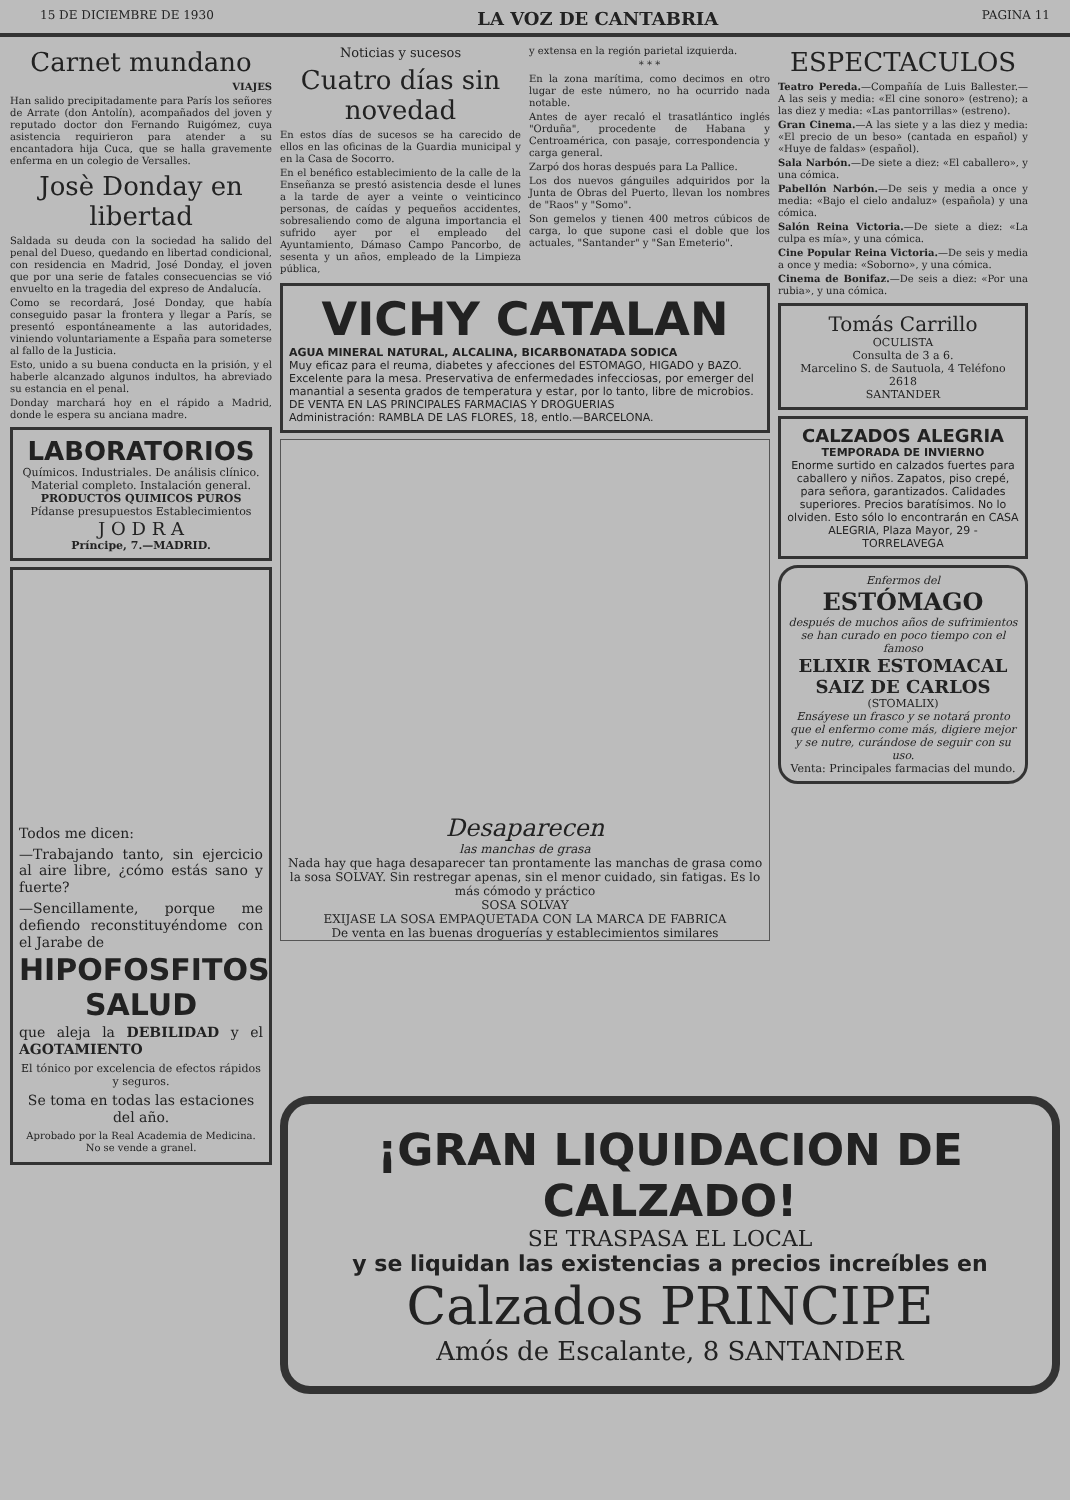15 DE DICIEMBRE DE 1930 LA VOZ DE CANTABRIA PAGINA 11
Carnet mundano
VIAJES
Han salido precipitadamente para París los señores de Arrate (don Antolín), acompañados del joven y reputado doctor don Fernando Ruigómez, cuya asistencia requirieron para atender a su encantadora hija Cuca, que se halla gravemente enferma en un colegio de Versalles.
Josè Donday en libertad
Saldada su deuda con la sociedad ha salido del penal del Dueso, quedando en libertad condicional, con residencia en Madrid, José Donday, el joven que por una serie de fatales consecuencias se vió envuelto en la tragedia del expreso de Andalucía.
Como se recordará, José Donday, que había conseguido pasar la frontera y llegar a París, se presentó espontáneamente a las autoridades, viniendo voluntariamente a España para someterse al fallo de la Justicia.
Esto, unido a su buena conducta en la prisión, y el haberle alcanzado algunos indultos, ha abreviado su estancia en el penal.
Donday marchará hoy en el rápido a Madrid, donde le espera su anciana madre.
LABORATORIOS
Químicos. Industriales. De análisis clínico. Material completo. Instalación general.
PRODUCTOS QUIMICOS PUROS
Pídanse presupuestos Establecimientos
J O D R A
Príncipe, 7.—MADRID.
Todos me dicen:
—Trabajando tanto, sin ejercicio al aire libre, ¿cómo estás sano y fuerte?
—Sencillamente, porque me defiendo reconstituyéndome con el Jarabe de
HIPOFOSFITOS SALUD
que aleja la DEBILIDAD y el AGOTAMIENTO
El tónico por excelencia de efectos rápidos y seguros.
Se toma en todas las estaciones del año.
Aprobado por la Real Academia de Medicina.
No se vende a granel.
Noticias y sucesos
Cuatro días sin novedad
En estos días de sucesos se ha carecido de ellos en las oficinas de la Guardia municipal y en la Casa de Socorro.
En el benéfico establecimiento de la calle de la Enseñanza se prestó asistencia desde el lunes a la tarde de ayer a veinte o veinticinco personas, de caídas y pequeños accidentes, sobresaliendo como de alguna importancia el sufrido ayer por el empleado del Ayuntamiento, Dámaso Campo Pancorbo, de sesenta y un años, empleado de la Limpieza pública,
y extensa en la región parietal izquierda.
* * *
En la zona marítima, como decimos en otro lugar de este número, no ha ocurrido nada notable.
Antes de ayer recaló el trasatlántico inglés "Orduña", procedente de Habana y Centroamérica, con pasaje, correspondencia y carga general.
Zarpó dos horas después para La Pallice.
Los dos nuevos gánguiles adquiridos por la Junta de Obras del Puerto, llevan los nombres de "Raos" y "Somo".
Son gemelos y tienen 400 metros cúbicos de carga, lo que supone casi el doble que los actuales, "Santander" y "San Emeterio".
VICHY CATALAN
AGUA MINERAL NATURAL, ALCALINA, BICARBONATADA SODICA
Muy eficaz para el reuma, diabetes y afecciones del ESTOMAGO, HIGADO y BAZO. Excelente para la mesa. Preservativa de enfermedades infecciosas, por emerger del manantial a sesenta grados de temperatura y estar, por lo tanto, libre de microbios.
DE VENTA EN LAS PRINCIPALES FARMACIAS Y DROGUERIAS
Administración: RAMBLA DE LAS FLORES, 18, entlo.—BARCELONA.
Desaparecen
las manchas de grasa
Nada hay que haga desaparecer tan prontamente las manchas de grasa como la sosa SOLVAY. Sin restregar apenas, sin el menor cuidado, sin fatigas. Es lo más cómodo y práctico
SOSA SOLVAY
EXIJASE LA SOSA EMPAQUETADA CON LA MARCA DE FABRICA
De venta en las buenas droguerías y establecimientos similares
ESPECTACULOS
Teatro Pereda.—Compañía de Luis Ballester.—A las seis y media: «El cine sonoro» (estreno); a las diez y media: «Las pantorrillas» (estreno).
Gran Cinema.—A las siete y a las diez y media: «El precio de un beso» (cantada en español) y «Huye de faldas» (español).
Sala Narbón.—De siete a diez: «El caballero», y una cómica.
Pabellón Narbón.—De seis y media a once y media: «Bajo el cielo andaluz» (española) y una cómica.
Salón Reina Victoria.—De siete a diez: «La culpa es mía», y una cómica.
Cine Popular Reina Victoria.—De seis y media a once y media: «Soborno», y una cómica.
Cinema de Bonifaz.—De seis a diez: «Por una rubia», y una cómica.
Tomás Carrillo
OCULISTA
Consulta de 3 a 6.
Marcelino S. de Sautuola, 4 Teléfono 2618
SANTANDER
CALZADOS ALEGRIA
TEMPORADA DE INVIERNO
Enorme surtido en calzados fuertes para caballero y niños. Zapatos, piso crepé, para señora, garantizados. Calidades superiores. Precios baratísimos. No lo olviden. Esto sólo lo encontrarán en CASA ALEGRIA, Plaza Mayor, 29 - TORRELAVEGA
Enfermos del
ESTÓMAGO
después de muchos años de sufrimientos se han curado en poco tiempo con el famoso
ELIXIR ESTOMACAL SAIZ DE CARLOS
(STOMALIX)
Ensáyese un frasco y se notará pronto que el enfermo come más, digiere mejor y se nutre, curándose de seguir con su uso.
Venta: Principales farmacias del mundo.
¡GRAN LIQUIDACION DE CALZADO!
SE TRASPASA EL LOCAL
y se liquidan las existencias a precios increíbles en
Calzados PRINCIPE
Amós de Escalante, 8 SANTANDER